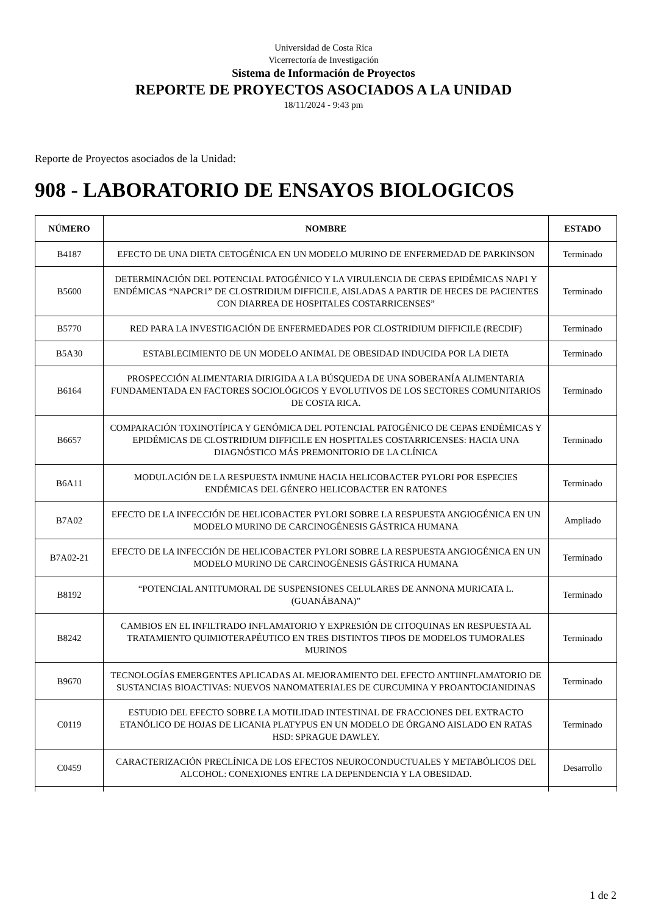Universidad de Costa Rica
Vicerrectoría de Investigación
Sistema de Información de Proyectos
REPORTE DE PROYECTOS ASOCIADOS A LA UNIDAD
18/11/2024 - 9:43 pm
Reporte de Proyectos asociados de la Unidad:
908 - LABORATORIO DE ENSAYOS BIOLOGICOS
| NÚMERO | NOMBRE | ESTADO |
| --- | --- | --- |
| B4187 | EFECTO DE UNA DIETA CETOGÉNICA EN UN MODELO MURINO DE ENFERMEDAD DE PARKINSON | Terminado |
| B5600 | DETERMINACIÓN DEL POTENCIAL PATOGÉNICO Y LA VIRULENCIA DE CEPAS EPIDÉMICAS NAP1 Y ENDÉMICAS “NAPCR1” DE CLOSTRIDIUM DIFFICILE, AISLADAS A PARTIR DE HECES DE PACIENTES CON DIARREA DE HOSPITALES COSTARRICENSES” | Terminado |
| B5770 | RED PARA LA INVESTIGACIÓN DE ENFERMEDADES POR CLOSTRIDIUM DIFFICILE (RECDIF) | Terminado |
| B5A30 | ESTABLECIMIENTO DE UN MODELO ANIMAL DE OBESIDAD INDUCIDA POR LA DIETA | Terminado |
| B6164 | PROSPECCIÓN ALIMENTARIA DIRIGIDA A LA BÚSQUEDA DE UNA SOBERANÍA ALIMENTARIA FUNDAMENTADA EN FACTORES SOCIOLÓGICOS Y EVOLUTIVOS DE LOS SECTORES COMUNITARIOS DE COSTA RICA. | Terminado |
| B6657 | COMPARACIÓN TOXINOTÍPICA Y GENÓMICA DEL POTENCIAL PATOGÉNICO DE CEPAS ENDÉMICAS Y EPIDÉMICAS DE CLOSTRIDIUM DIFFICILE EN HOSPITALES COSTARRICENSES: HACIA UNA DIAGNÓSTICO MÁS PREMONITORIO DE LA CLÍNICA | Terminado |
| B6A11 | MODULACIÓN DE LA RESPUESTA INMUNE HACIA HELICOBACTER PYLORI POR ESPECIES ENDÉMICAS DEL GÉNERO HELICOBACTER EN RATONES | Terminado |
| B7A02 | EFECTO DE LA INFECCIÓN DE HELICOBACTER PYLORI SOBRE LA RESPUESTA ANGIOGÉNICA EN UN MODELO MURINO DE CARCINOGÉNESIS GÁSTRICA HUMANA | Ampliado |
| B7A02-21 | EFECTO DE LA INFECCIÓN DE HELICOBACTER PYLORI SOBRE LA RESPUESTA ANGIOGÉNICA EN UN MODELO MURINO DE CARCINOGÉNESIS GÁSTRICA HUMANA | Terminado |
| B8192 | “POTENCIAL ANTITUMORAL DE SUSPENSIONES CELULARES DE ANNONA MURICATA L. (GUANÁBANA)” | Terminado |
| B8242 | CAMBIOS EN EL INFILTRADO INFLAMATORIO Y EXPRESIÓN DE CITOQUINAS EN RESPUESTA AL TRATAMIENTO QUIMIOTERAPÉUTICO EN TRES DISTINTOS TIPOS DE MODELOS TUMORALES MURINOS | Terminado |
| B9670 | TECNOLOGÍAS EMERGENTES APLICADAS AL MEJORAMIENTO DEL EFECTO ANTIINFLAMATORIO DE SUSTANCIAS BIOACTIVAS: NUEVOS NANOMATERIALES DE CURCUMINA Y PROANTOCIANIDINAS | Terminado |
| C0119 | ESTUDIO DEL EFECTO SOBRE LA MOTILIDAD INTESTINAL DE FRACCIONES DEL EXTRACTO ETANÓLICO DE HOJAS DE LICANIA PLATYPUS EN UN MODELO DE ÓRGANO AISLADO EN RATAS HSD: SPRAGUE DAWLEY. | Terminado |
| C0459 | CARACTERIZACIÓN PRECLÍNICA DE LOS EFECTOS NEUROCONDUCTUALES Y METABÓLICOS DEL ALCOHOL: CONEXIONES ENTRE LA DEPENDENCIA Y LA OBESIDAD. | Desarrollo |
1 de 2